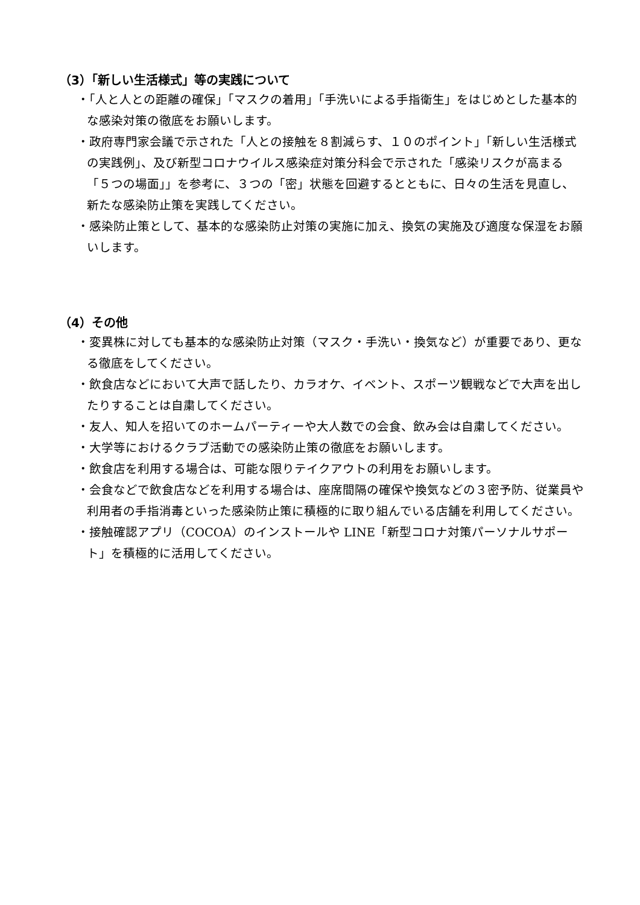（3）「新しい生活様式」等の実践について
・「人と人との距離の確保」「マスクの着用」「手洗いによる手指衛生」をはじめとした基本的な感染対策の徹底をお願いします。
・政府専門家会議で示された「人との接触を８割減らす、１０のポイント」「新しい生活様式の実践例」、及び新型コロナウイルス感染症対策分科会で示された「感染リスクが高まる「５つの場面」」を参考に、３つの「密」状態を回避するとともに、日々の生活を見直し、新たな感染防止策を実践してください。
・感染防止策として、基本的な感染防止対策の実施に加え、換気の実施及び適度な保湿をお願いします。
（4）その他
・変異株に対しても基本的な感染防止対策（マスク・手洗い・換気など）が重要であり、更なる徹底をしてください。
・飲食店などにおいて大声で話したり、カラオケ、イベント、スポーツ観戦などで大声を出したりすることは自粛してください。
・友人、知人を招いてのホームパーティーや大人数での会食、飲み会は自粛してください。
・大学等におけるクラブ活動での感染防止策の徹底をお願いします。
・飲食店を利用する場合は、可能な限りテイクアウトの利用をお願いします。
・会食などで飲食店などを利用する場合は、座席間隔の確保や換気などの３密予防、従業員や利用者の手指消毒といった感染防止策に積極的に取り組んでいる店舗を利用してください。
・接触確認アプリ（COCOA）のインストールや LINE「新型コロナ対策パーソナルサポート」を積極的に活用してください。